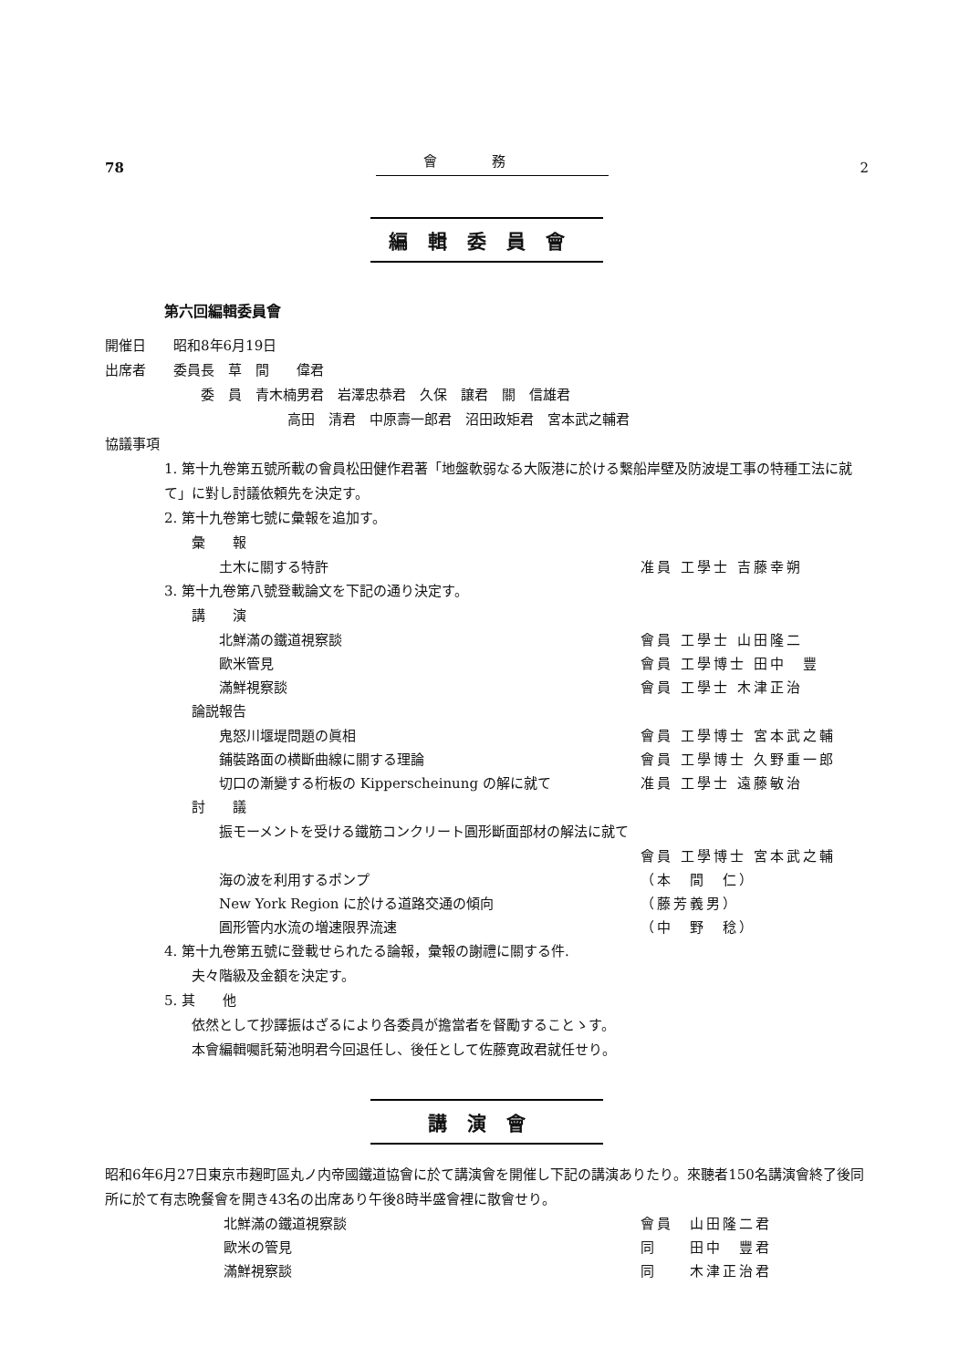78
會務
2
編輯委員會
第六回編輯委員會
開催日　　昭和8年6月19日
出席者　　委員長　草　間　　偉君
委　員　青木楠男君　岩澤忠恭君　久保　譲君　關　信雄君
高田　清君　中原壽一郎君　沼田政矩君　宮本武之輔君
協議事項
1. 第十九卷第五號所載の會員松田健作君著「地盤軟弱なる大阪港に於ける繋船岸壁及防波堤工事の特種工法に就て」に對し討議依頼先を決定す。
2. 第十九卷第七號に彙報を追加す。
彙　　報
土木に關する特許 准員 工學士 吉藤幸朔
3. 第十九卷第八號登載論文を下記の通り決定す。
講　　演
北鮮滿の鐵道視察談 會員 工學士 山田隆二
歐米管見 會員 工學博士 田中　豐
滿鮮視察談 會員 工學士 木津正治
論説報告
鬼怒川堰堤問題の眞相 會員 工學博士 宮本武之輔
鋪裝路面の横斷曲線に關する理論 會員 工學博士 久野重一郎
切口の漸變する桁板の Kipperscheinung の解に就て 准員 工學士 遠藤敏治
討　　議
振モーメントを受ける鐵筋コンクリート圓形斷面部材の解法に就て
會員 工學博士 宮本武之輔
海の波を利用するポンプ （本　間　仁）
New York Region に於ける道路交通の傾向 （藤芳義男）
圓形管内水流の増速限界流速 （中　野　稔）
4. 第十九卷第五號に登載せられたる論報，彙報の謝禮に關する件.
夫々階級及金額を決定す。
5. 其　　他
依然として抄譯振はざるにより各委員が擔當者を督勵することゝす。
本會編輯囑託菊池明君今回退任し、後任として佐藤寛政君就任せり。
講演會
昭和6年6月27日東京市麹町區丸ノ内帝國鐵道協會に於て講演會を開催し下記の講演ありたり。來聽者150名講演會終了後同所に於て有志晩餐會を開き43名の出席あり午後8時半盛會裡に散會せり。
北鮮滿の鐵道視察談 會員　山田隆二君
歐米の管見 同　　田中　豐君
滿鮮視察談 同　　木津正治君